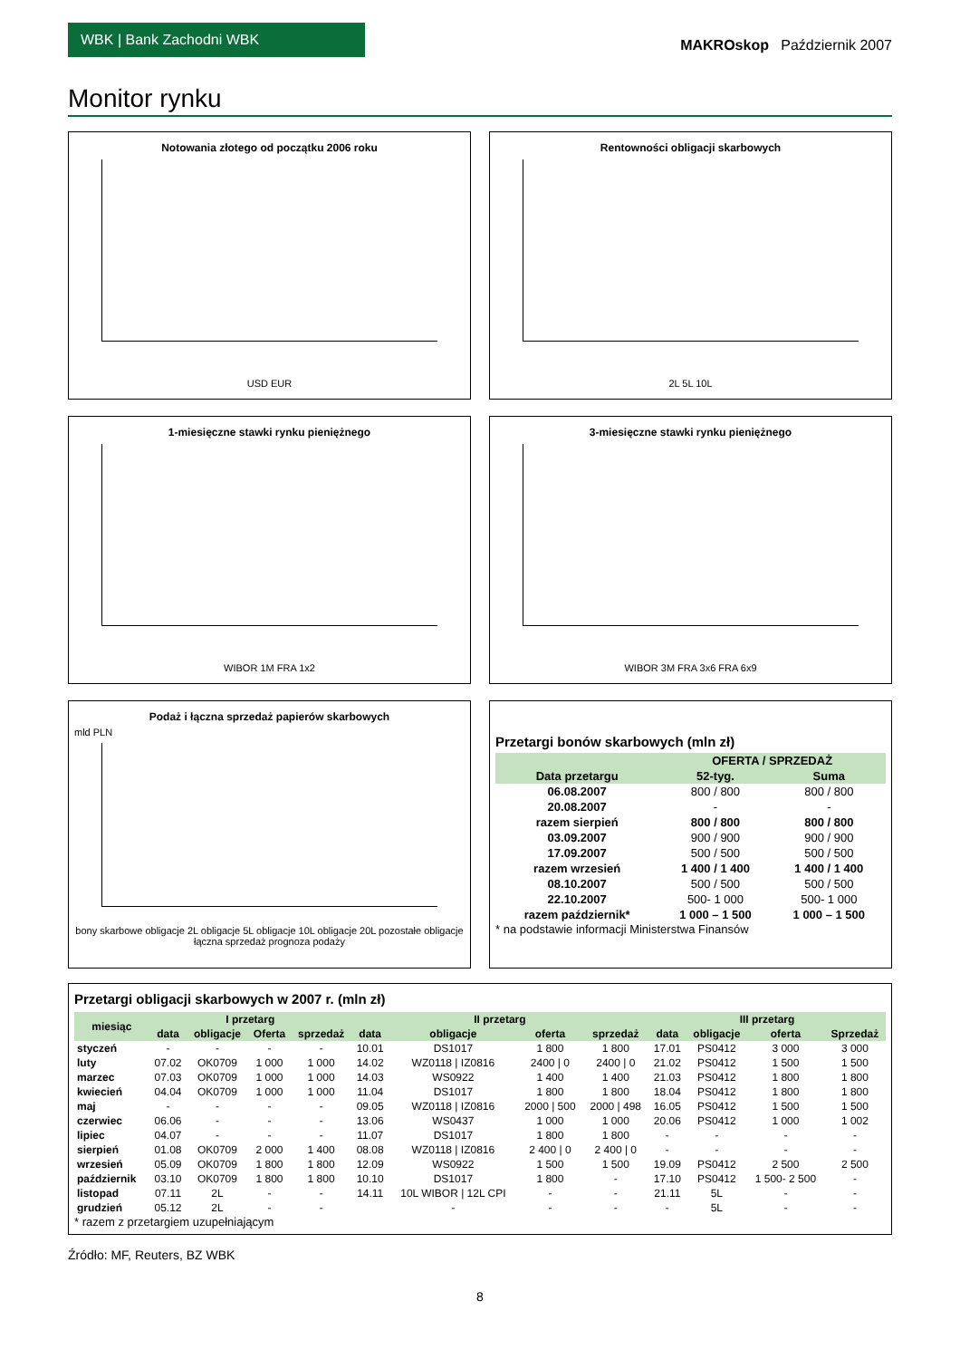WBK | Bank Zachodni WBK
MAKROskop Październik 2007
Monitor rynku
Notowania złotego od początku 2006 roku
USD EUR
Rentowności obligacji skarbowych
2L 5L 10L
1-miesięczne stawki rynku pieniężnego
WIBOR 1M FRA 1x2
3-miesięczne stawki rynku pieniężnego
WIBOR 3M FRA 3x6 FRA 6x9
Podaż i łączna sprzedaż papierów skarbowych
mld PLN
bony skarbowe obligacje 2L obligacje 5L obligacje 10L obligacje 20L pozostałe obligacje łączna sprzedaż prognoza podaży
Przetargi bonów skarbowych (mln zł)
| | OFERTA / SPRZEDAŻ | |
| --- | --- | --- |
| Data przetargu | 52-tyg. | Suma |
| 06.08.2007 | 800 / 800 | 800 / 800 |
| 20.08.2007 | - | - |
| razem sierpień | 800 / 800 | 800 / 800 |
| 03.09.2007 | 900 / 900 | 900 / 900 |
| 17.09.2007 | 500 / 500 | 500 / 500 |
| razem wrzesień | 1 400 / 1 400 | 1 400 / 1 400 |
| 08.10.2007 | 500 / 500 | 500 / 500 |
| 22.10.2007 | 500- 1 000 | 500- 1 000 |
| razem październik* | 1 000 – 1 500 | 1 000 – 1 500 |
* na podstawie informacji Ministerstwa Finansów
Przetargi obligacji skarbowych w 2007 r. (mln zł)
| miesiąc | I przetarg | | | | II przetarg | | | | III przetarg | | | |
| --- | --- | --- | --- | --- | --- | --- | --- | --- | --- | --- | --- | --- |
| | data | obligacje | Oferta | sprzedaż | data | obligacje | oferta | sprzedaż | data | obligacje | oferta | Sprzedaż |
| styczeń | - | - | - | - | 10.01 | DS1017 | 1 800 | 1 800 | 17.01 | PS0412 | 3 000 | 3 000 |
| luty | 07.02 | OK0709 | 1 000 | 1 000 | 14.02 | WZ0118 / IZ0816 | 2400 / 0 | 2400 / 0 | 21.02 | PS0412 | 1 500 | 1 500 |
| marzec | 07.03 | OK0709 | 1 000 | 1 000 | 14.03 | WS0922 | 1 400 | 1 400 | 21.03 | PS0412 | 1 800 | 1 800 |
| kwiecień | 04.04 | OK0709 | 1 000 | 1 000 | 11.04 | DS1017 | 1 800 | 1 800 | 18.04 | PS0412 | 1 800 | 1 800 |
| maj | - | - | - | - | 09.05 | WZ0118 / IZ0816 | 2000 / 500 | 2000 / 498 | 16.05 | PS0412 | 1 500 | 1 500 |
| czerwiec | 06.06 | - | - | - | 13.06 | WS0437 | 1 000 | 1 000 | 20.06 | PS0412 | 1 000 | 1 002 |
| lipiec | 04.07 | - | - | - | 11.07 | DS1017 | 1 800 | 1 800 | - | - | - | - |
| sierpień | 01.08 | OK0709 | 2 000 | 1 400 | 08.08 | WZ0118 / IZ0816 | 2 400 / 0 | 2 400 / 0 | - | - | - | - |
| wrzesień | 05.09 | OK0709 | 1 800 | 1 800 | 12.09 | WS0922 | 1 500 | 1 500 | 19.09 | PS0412 | 2 500 | 2 500 |
| październik | 03.10 | OK0709 | 1 800 | 1 800 | 10.10 | DS1017 | 1 800 | - | 17.10 | PS0412 | 1 500- 2 500 | - |
| listopad | 07.11 | 2L | - | - | 14.11 | 10L WIBOR / 12L CPI | - | - | 21.11 | 5L | - | - |
| grudzień | 05.12 | 2L | - | - | | - | - | - | - | 5L | - | - |
* razem z przetargiem uzupełniającym
Źródło: MF, Reuters, BZ WBK
8